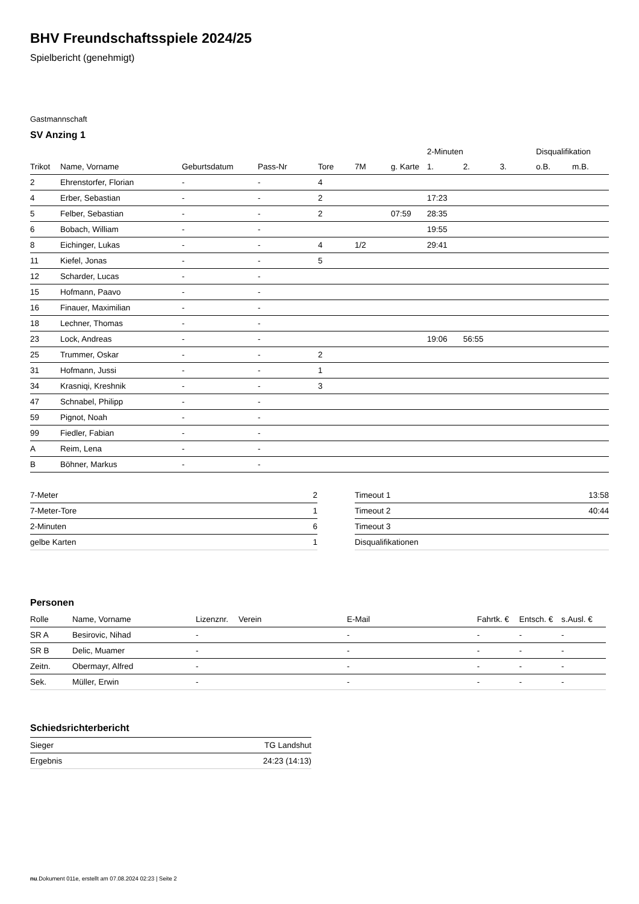BHV Freundschaftsspiele 2024/25
Spielbericht (genehmigt)
Gastmannschaft
SV Anzing 1
| | | | | | | | 2-Minuten | | | Disqualifikation | |
| --- | --- | --- | --- | --- | --- | --- | --- | --- | --- | --- | --- |
| Trikot | Name, Vorname | Geburtsdatum | Pass-Nr | Tore | 7M | g. Karte | 1. | 2. | 3. | o.B. | m.B. |
| 2 | Ehrenstorfer, Florian | - | - | 4 | | | | | | | |
| 4 | Erber, Sebastian | - | - | 2 | | | 17:23 | | | | |
| 5 | Felber, Sebastian | - | - | 2 | | 07:59 | 28:35 | | | | |
| 6 | Bobach, William | - | - | | | | 19:55 | | | | |
| 8 | Eichinger, Lukas | - | - | 4 | 1/2 | | 29:41 | | | | |
| 11 | Kiefel, Jonas | - | - | 5 | | | | | | | |
| 12 | Scharder, Lucas | - | - | | | | | | | | |
| 15 | Hofmann, Paavo | - | - | | | | | | | | |
| 16 | Finauer, Maximilian | - | - | | | | | | | | |
| 18 | Lechner, Thomas | - | - | | | | | | | | |
| 23 | Lock, Andreas | - | - | | | | 19:06 | 56:55 | | | |
| 25 | Trummer, Oskar | - | - | 2 | | | | | | | |
| 31 | Hofmann, Jussi | - | - | 1 | | | | | | | |
| 34 | Krasniqi, Kreshnik | - | - | 3 | | | | | | | |
| 47 | Schnabel, Philipp | - | - | | | | | | | | |
| 59 | Pignot, Noah | - | - | | | | | | | | |
| 99 | Fiedler, Fabian | - | - | | | | | | | | |
| A | Reim, Lena | - | - | | | | | | | | |
| B | Böhner, Markus | - | - | | | | | | | | |
| 7-Meter | 2 |
| 7-Meter-Tore | 1 |
| 2-Minuten | 6 |
| gelbe Karten | 1 |
| Timeout 1 | 13:58 |
| Timeout 2 | 40:44 |
| Timeout 3 | |
| Disqualifikationen | |
Personen
| Rolle | Name, Vorname | Lizenznr. | Verein | E-Mail | Fahrtk. € | Entsch. € | s.Ausl. € |
| --- | --- | --- | --- | --- | --- | --- | --- |
| SR A | Besirovic, Nihad | - | | - | - | - | - |
| SR B | Delic, Muamer | - | | - | - | - | - |
| Zeitn. | Obermayr, Alfred | - | | - | - | - | - |
| Sek. | Müller, Erwin | - | | - | - | - | - |
Schiedsrichterbericht
| Sieger | TG Landshut |
| Ergebnis | 24:23 (14:13) |
nu.Dokument 011e, erstellt am 07.08.2024 02:23 | Seite 2